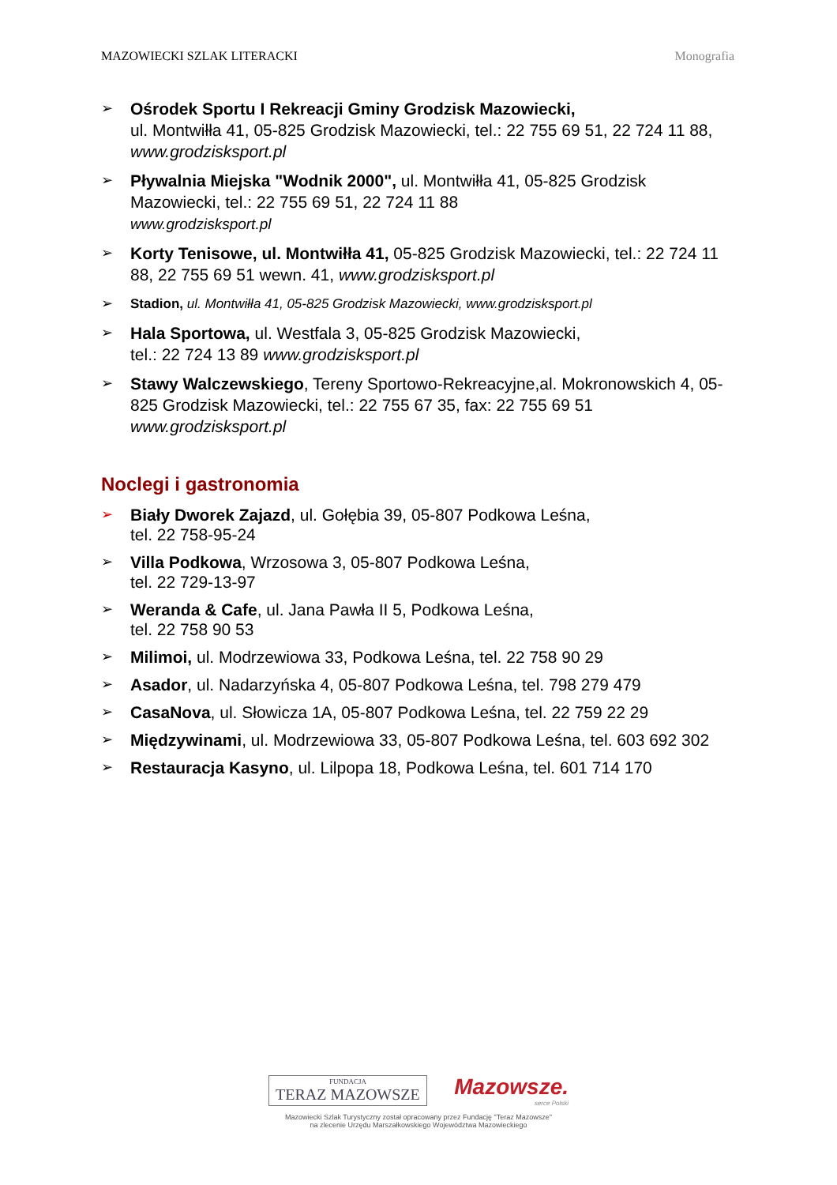MAZOWIECKI SZLAK LITERACKI Monografia
➢ Ośrodek Sportu I Rekreacji Gminy Grodzisk Mazowiecki,
ul. Montwiłła 41, 05-825 Grodzisk Mazowiecki, tel.: 22 755 69 51, 22 724 11 88, www.grodzisksport.pl
➢ Pływalnia Miejska "Wodnik 2000", ul. Montwiłła 41, 05-825 Grodzisk Mazowiecki, tel.: 22 755 69 51, 22 724 11 88
www.grodzisksport.pl
➢ Korty Tenisowe, ul. Montwiłła 41, 05-825 Grodzisk Mazowiecki, tel.: 22 724 11 88, 22 755 69 51 wewn. 41, www.grodzisksport.pl
➢ Stadion, ul. Montwiłła 41, 05-825 Grodzisk Mazowiecki, www.grodzisksport.pl
➢ Hala Sportowa, ul. Westfala 3, 05-825 Grodzisk Mazowiecki,
tel.: 22 724 13 89 www.grodzisksport.pl
➢ Stawy Walczewskiego, Tereny Sportowo-Rekreacyjne,al. Mokronowskich 4, 05-825 Grodzisk Mazowiecki, tel.: 22 755 67 35, fax: 22 755 69 51
www.grodzisksport.pl
Noclegi i gastronomia
➢ Biały Dworek Zajazd, ul. Gołębia 39, 05-807 Podkowa Leśna,
tel. 22 758-95-24
➢ Villa Podkowa, Wrzosowa 3, 05-807 Podkowa Leśna,
tel. 22 729-13-97
➢ Weranda & Cafe, ul. Jana Pawła II 5, Podkowa Leśna,
tel. 22 758 90 53
➢ Milimoi, ul. Modrzewiowa 33, Podkowa Leśna, tel. 22 758 90 29
➢ Asador, ul. Nadarzyńska 4, 05-807 Podkowa Leśna, tel. 798 279 479
➢ CasaNova, ul. Słowicza 1A, 05-807 Podkowa Leśna, tel. 22 759 22 29
➢ Międzywinami, ul. Modrzewiowa 33, 05-807 Podkowa Leśna, tel. 603 692 302
➢ Restauracja Kasyno, ul. Lilpopa 18, Podkowa Leśna, tel. 601 714 170
FUNDACJA
TERAZ MAZOWSZE
Mazowsze.
serce Polski
Mazowiecki Szlak Turystyczny został opracowany przez Fundację "Teraz Mazowsze"
na zlecenie Urzędu Marszałkowskiego Województwa Mazowieckiego